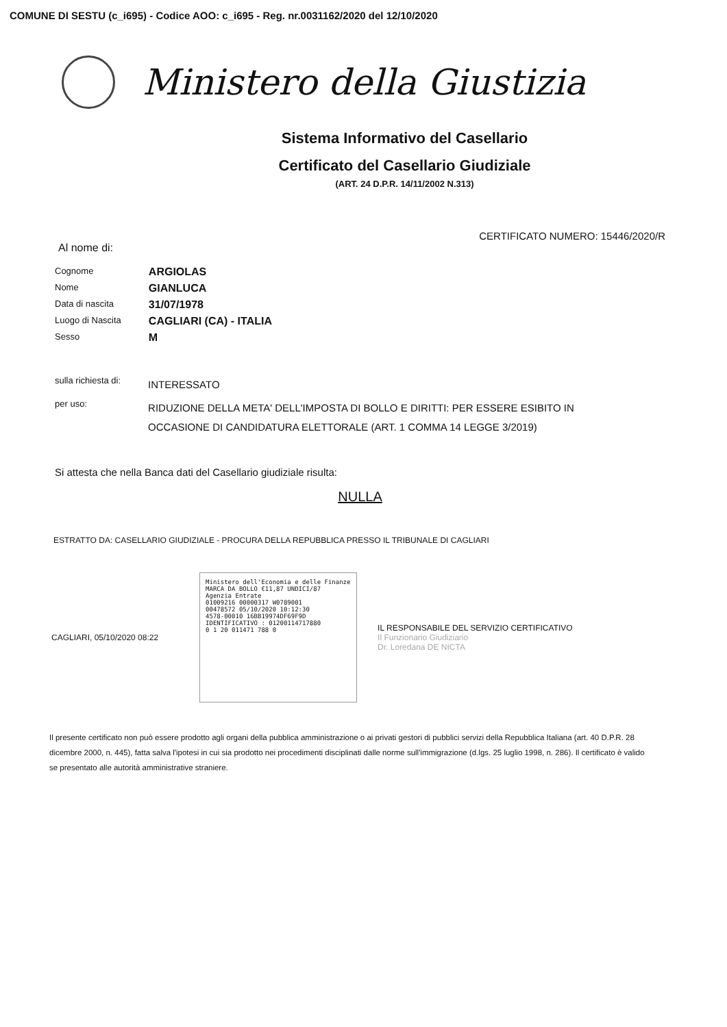COMUNE DI SESTU (c_i695) - Codice AOO: c_i695 - Reg. nr.0031162/2020 del 12/10/2020
Ministero della Giustizia
Sistema Informativo del Casellario
Certificato del Casellario Giudiziale
(ART. 24 D.P.R. 14/11/2002 N.313)
CERTIFICATO NUMERO: 15446/2020/R
Al nome di:
| Cognome | ARGIOLAS |
| Nome | GIANLUCA |
| Data di nascita | 31/07/1978 |
| Luogo di Nascita | CAGLIARI (CA) - ITALIA |
| Sesso | M |
| sulla richiesta di: | INTERESSATO |
| per uso: | RIDUZIONE DELLA META' DELL'IMPOSTA DI BOLLO E DIRITTI: PER ESSERE ESIBITO IN OCCASIONE DI CANDIDATURA ELETTORALE (ART. 1 COMMA 14 LEGGE 3/2019) |
Si attesta che nella Banca dati del Casellario giudiziale risulta:
NULLA
ESTRATTO DA: CASELLARIO GIUDIZIALE - PROCURA DELLA REPUBBLICA PRESSO IL TRIBUNALE DI CAGLIARI
CAGLIARI, 05/10/2020 08:22
Ministero dell'Economia e delle Finanze
MARCA DA BOLLO €11,87 UNDICI/87
Agenzia Entrate
01009216 00000317 W0789001
00478572 05/10/2020 10:12:30
4578-00010 16BB19974DF69F9D
IDENTIFICATIVO : 01200114717880
0 1 20 011471 788 0
IL RESPONSABILE DEL SERVIZIO CERTIFICATIVO
Il Funzionario Giudiziario
Dr. Loredana DE NICTA
Il presente certificato non può essere prodotto agli organi della pubblica amministrazione o ai privati gestori di pubblici servizi della Repubblica Italiana (art. 40 D.P.R. 28 dicembre 2000, n. 445), fatta salva l'ipotesi in cui sia prodotto nei procedimenti disciplinati dalle norme sull'immigrazione (d.lgs. 25 luglio 1998, n. 286). Il certificato è valido se presentato alle autorità amministrative straniere.